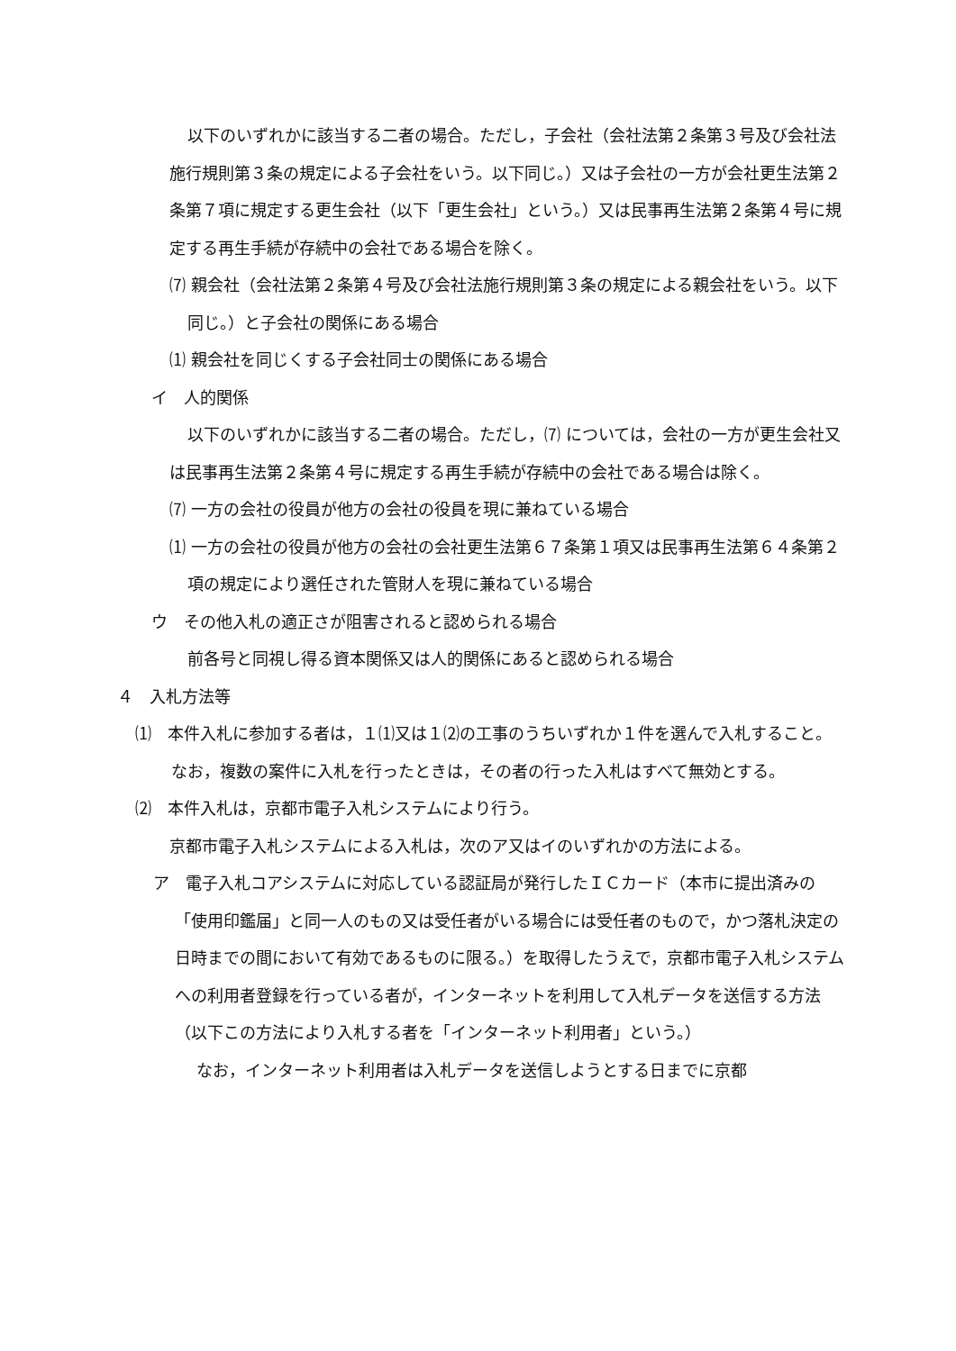以下のいずれかに該当する二者の場合。ただし，子会社（会社法第２条第３号及び会社法施行規則第３条の規定による子会社をいう。以下同じ。）又は子会社の一方が会社更生法第２条第７項に規定する更生会社（以下「更生会社」という。）又は民事再生法第２条第４号に規定する再生手続が存続中の会社である場合を除く。
⑺ 親会社（会社法第２条第４号及び会社法施行規則第３条の規定による親会社をいう。以下同じ。）と子会社の関係にある場合
⑴ 親会社を同じくする子会社同士の関係にある場合
イ　人的関係
以下のいずれかに該当する二者の場合。ただし，⑺ については，会社の一方が更生会社又は民事再生法第２条第４号に規定する再生手続が存続中の会社である場合は除く。
⑺ 一方の会社の役員が他方の会社の役員を現に兼ねている場合
⑴ 一方の会社の役員が他方の会社の会社更生法第６７条第１項又は民事再生法第６４条第２項の規定により選任された管財人を現に兼ねている場合
ウ　その他入札の適正さが阻害されると認められる場合
前各号と同視し得る資本関係又は人的関係にあると認められる場合
４　入札方法等
⑴　本件入札に参加する者は，１⑴又は１⑵の工事のうちいずれか１件を選んで入札すること。
なお，複数の案件に入札を行ったときは，その者の行った入札はすべて無効とする。
⑵　本件入札は，京都市電子入札システムにより行う。
京都市電子入札システムによる入札は，次のア又はイのいずれかの方法による。
ア　電子入札コアシステムに対応している認証局が発行したＩＣカード（本市に提出済みの「使用印鑑届」と同一人のもの又は受任者がいる場合には受任者のもので，かつ落札決定の日時までの間において有効であるものに限る。）を取得したうえで，京都市電子入札システムへの利用者登録を行っている者が，インターネットを利用して入札データを送信する方法（以下この方法により入札する者を「インターネット利用者」という。）
なお，インターネット利用者は入札データを送信しようとする日までに京都